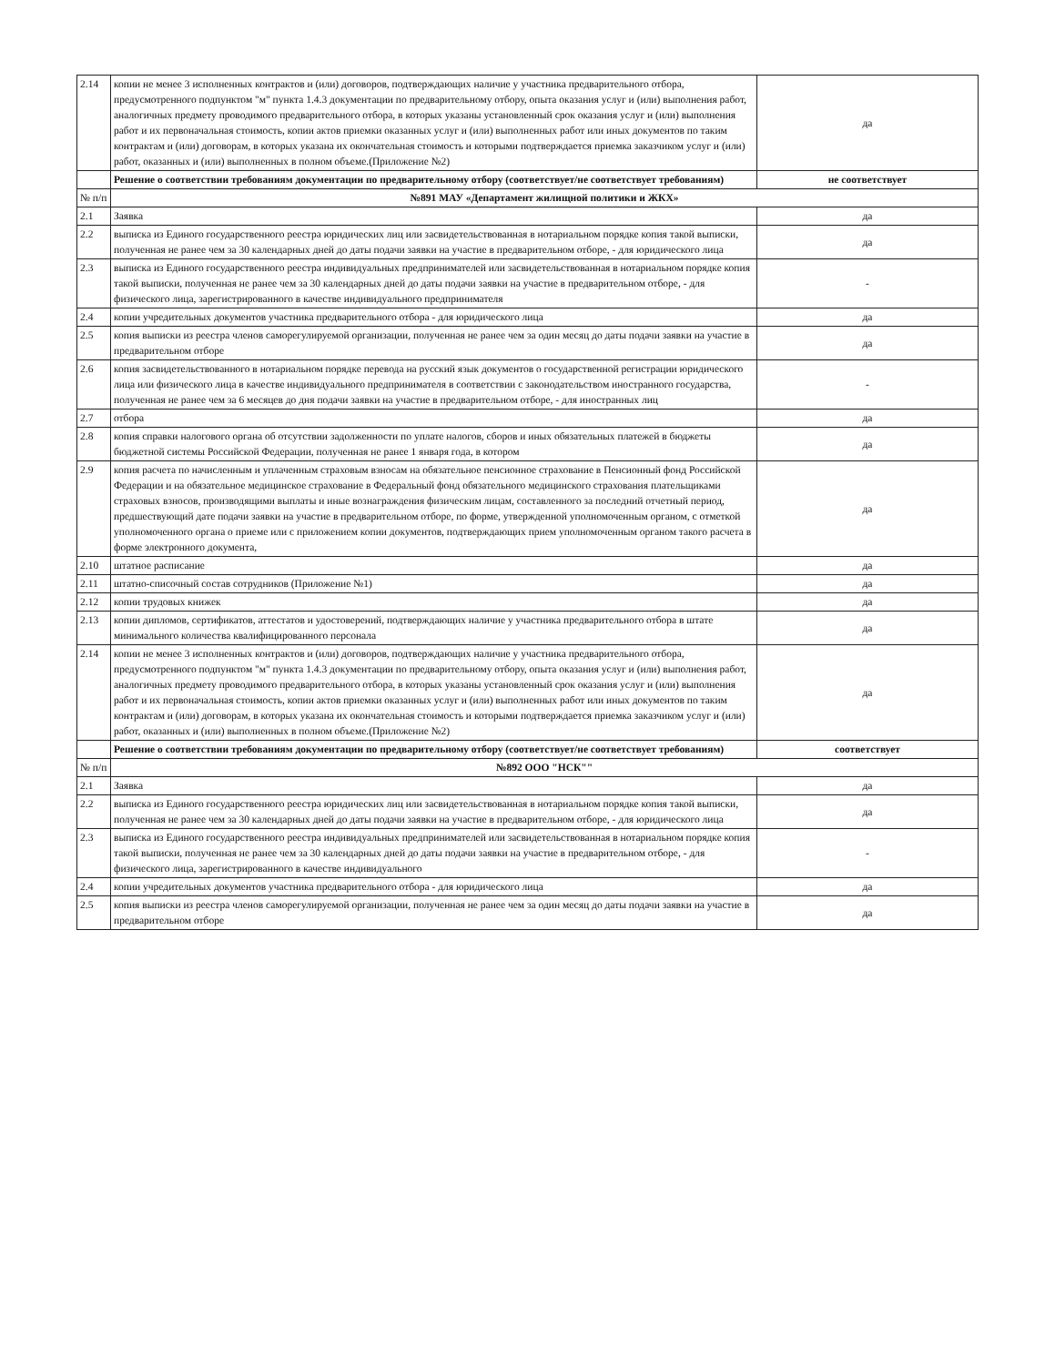| 2.14 | копии не менее 3 исполненных контрактов и (или) договоров, подтверждающих наличие у участника предварительного отбора, предусмотренного подпунктом "м" пункта 1.4.3 документации по предварительному отбору, опыта оказания услуг и (или) выполнения работ, аналогичных предмету проводимого предварительного отбора, в которых указаны установленный срок оказания услуг и (или) выполнения работ и их первоначальная стоимость, копии актов приемки оказанных услуг и (или) выполненных работ или иных документов по таким контрактам и (или) договорам, в которых указана их окончательная стоимость и которыми подтверждается приемка заказчиком услуг и (или) работ, оказанных и (или) выполненных в полном объеме.(Приложение №2) | да |
| | Решение о соответствии требованиям документации по предварительному отбору (соответствует/не соответствует требованиям) | не соответствует |
| № п/п | №891 МАУ «Департамент жилищной политики и ЖКХ» | |
| 2.1 | Заявка | да |
| 2.2 | выписка из Единого государственного реестра юридических лиц или засвидетельствованная в нотариальном порядке копия такой выписки, полученная не ранее чем за 30 календарных дней до даты подачи заявки на участие в предварительном отборе, - для юридического лица | да |
| 2.3 | выписка из Единого государственного реестра индивидуальных предпринимателей или засвидетельствованная в нотариальном порядке копия такой выписки, полученная не ранее чем за 30 календарных дней до даты подачи заявки на участие в предварительном отборе, - для физического лица, зарегистрированного в качестве индивидуального предпринимателя | - |
| 2.4 | копии учредительных документов участника предварительного отбора - для юридического лица | да |
| 2.5 | копия выписки из реестра членов саморегулируемой организации, полученная не ранее чем за один месяц до даты подачи заявки на участие в предварительном отборе | да |
| 2.6 | копия засвидетельствованного в нотариальном порядке перевода на русский язык документов о государственной регистрации юридического лица или физического лица в качестве индивидуального предпринимателя в соответствии с законодательством иностранного государства, полученная не ранее чем за 6 месяцев до дня подачи заявки на участие в предварительном отборе, - для иностранных лиц | - |
| 2.7 | отбора | да |
| 2.8 | копия справки налогового органа об отсутствии задолженности по уплате налогов, сборов и иных обязательных платежей в бюджеты бюджетной системы Российской Федерации, полученная не ранее 1 января года, в котором | да |
| 2.9 | копия расчета по начисленным и уплаченным страховым взносам на обязательное пенсионное страхование в Пенсионный фонд Российской Федерации и на обязательное медицинское страхование в Федеральный фонд обязательного медицинского страхования плательщиками страховых взносов, производящими выплаты и иные вознаграждения физическим лицам, составленного за последний отчетный период, предшествующий дате подачи заявки на участие в предварительном отборе, по форме, утвержденной уполномоченным органом, с отметкой уполномоченного органа о приеме или с приложением копии документов, подтверждающих прием уполномоченным органом такого расчета в форме электронного документа, | да |
| 2.10 | штатное расписание | да |
| 2.11 | штатно-списочный состав сотрудников (Приложение №1) | да |
| 2.12 | копии трудовых книжек | да |
| 2.13 | копии дипломов, сертификатов, аттестатов и удостоверений, подтверждающих наличие у участника предварительного отбора в штате минимального количества квалифицированного персонала | да |
| 2.14 | копии не менее 3 исполненных контрактов и (или) договоров, подтверждающих наличие у участника предварительного отбора, предусмотренного подпунктом "м" пункта 1.4.3 документации по предварительному отбору, опыта оказания услуг и (или) выполнения работ, аналогичных предмету проводимого предварительного отбора, в которых указаны установленный срок оказания услуг и (или) выполнения работ и их первоначальная стоимость, копии актов приемки оказанных услуг и (или) выполненных работ или иных документов по таким контрактам и (или) договорам, в которых указана их окончательная стоимость и которыми подтверждается приемка заказчиком услуг и (или) работ, оказанных и (или) выполненных в полном объеме.(Приложение №2) | да |
| | Решение о соответствии требованиям документации по предварительному отбору (соответствует/не соответствует требованиям) | соответствует |
| № п/п | №892 ООО "НСК"" | |
| 2.1 | Заявка | да |
| 2.2 | выписка из Единого государственного реестра юридических лиц или засвидетельствованная в нотариальном порядке копия такой выписки, полученная не ранее чем за 30 календарных дней до даты подачи заявки на участие в предварительном отборе, - для юридического лица | да |
| 2.3 | выписка из Единого государственного реестра индивидуальных предпринимателей или засвидетельствованная в нотариальном порядке копия такой выписки, полученная не ранее чем за 30 календарных дней до даты подачи заявки на участие в предварительном отборе, - для физического лица, зарегистрированного в качестве индивидуального | - |
| 2.4 | копии учредительных документов участника предварительного отбора - для юридического лица | да |
| 2.5 | копия выписки из реестра членов саморегулируемой организации, полученная не ранее чем за один месяц до даты подачи заявки на участие в предварительном отборе | да |